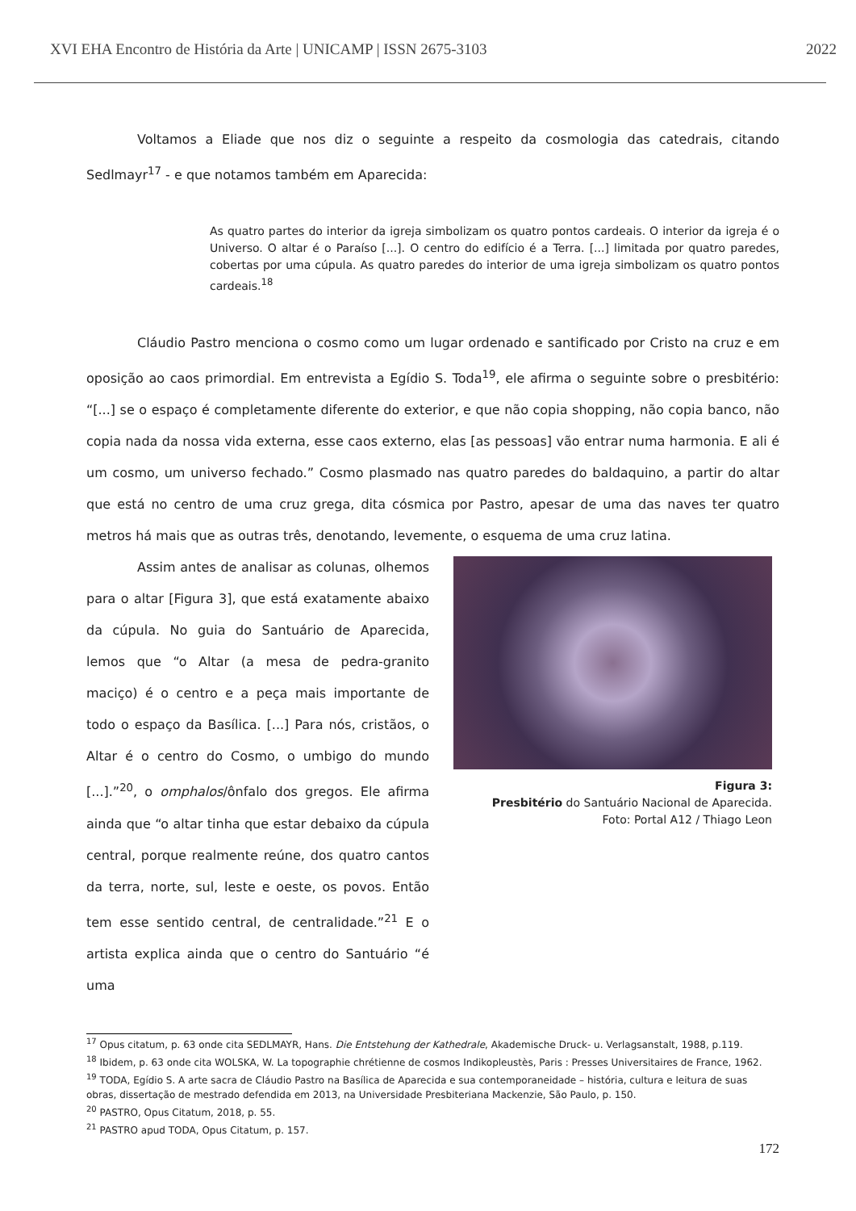XVI EHA Encontro de História da Arte | UNICAMP | ISSN 2675-3103 2022
Voltamos a Eliade que nos diz o seguinte a respeito da cosmologia das catedrais, citando Sedlmayr<sup>17</sup> - e que notamos também em Aparecida:
As quatro partes do interior da igreja simbolizam os quatro pontos cardeais. O interior da igreja é o Universo. O altar é o Paraíso [...]. O centro do edifício é a Terra. [...] limitada por quatro paredes, cobertas por uma cúpula. As quatro paredes do interior de uma igreja simbolizam os quatro pontos cardeais.<sup>18</sup>
Cláudio Pastro menciona o cosmo como um lugar ordenado e santificado por Cristo na cruz e em oposição ao caos primordial. Em entrevista a Egídio S. Toda<sup>19</sup>, ele afirma o seguinte sobre o presbitério: “[...] se o espaço é completamente diferente do exterior, e que não copia shopping, não copia banco, não copia nada da nossa vida externa, esse caos externo, elas [as pessoas] vão entrar numa harmonia. E ali é um cosmo, um universo fechado.” Cosmo plasmado nas quatro paredes do baldaquino, a partir do altar que está no centro de uma cruz grega, dita cósmica por Pastro, apesar de uma das naves ter quatro metros há mais que as outras três, denotando, levemente, o esquema de uma cruz latina.
Assim antes de analisar as colunas, olhemos para o altar [Figura 3], que está exatamente abaixo da cúpula. No guia do Santuário de Aparecida, lemos que “o Altar (a mesa de pedra-granito maciço) é o centro e a peça mais importante de todo o espaço da Basílica. [...] Para nós, cristãos, o Altar é o centro do Cosmo, o umbigo do mundo [...].”<sup>20</sup>, o omphalos/ônfalo dos gregos. Ele afirma ainda que “o altar tinha que estar debaixo da cúpula central, porque realmente reúne, dos quatro cantos da terra, norte, sul, leste e oeste, os povos. Então tem esse sentido central, de centralidade.”<sup>21</sup> E o artista explica ainda que o centro do Santuário “é uma
Figura 3:
Presbitério do Santuário Nacional de Aparecida.
Foto: Portal A12 / Thiago Leon
<sup>17</sup> Opus citatum, p. 63 onde cita SEDLMAYR, Hans. Die Entstehung der Kathedrale, Akademische Druck- u. Verlagsanstalt, 1988, p.119.
<sup>18</sup> Ibidem, p. 63 onde cita WOLSKA, W. La topographie chrétienne de cosmos Indikopleustès, Paris : Presses Universitaires de France, 1962.
<sup>19</sup> TODA, Egídio S. A arte sacra de Cláudio Pastro na Basílica de Aparecida e sua contemporaneidade – história, cultura e leitura de suas obras, dissertação de mestrado defendida em 2013, na Universidade Presbiteriana Mackenzie, São Paulo, p. 150.
<sup>20</sup> PASTRO, Opus Citatum, 2018, p. 55.
<sup>21</sup> PASTRO apud TODA, Opus Citatum, p. 157.
172